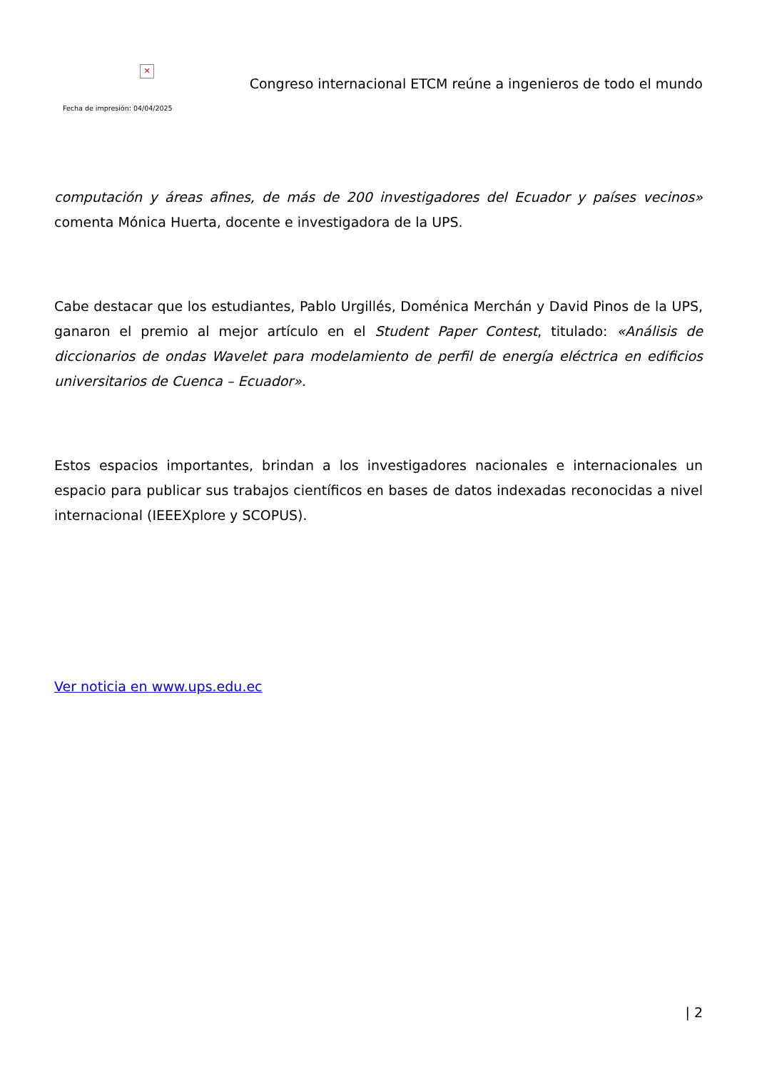✕
Fecha de impresión: 04/04/2025
Congreso internacional ETCM reúne a ingenieros de todo el mundo
computación y áreas afines, de más de 200 investigadores del Ecuador y países vecinos» comenta Mónica Huerta, docente e investigadora de la UPS.
Cabe destacar que los estudiantes, Pablo Urgillés, Doménica Merchán y David Pinos de la UPS, ganaron el premio al mejor artículo en el Student Paper Contest, titulado: «Análisis de diccionarios de ondas Wavelet para modelamiento de perfil de energía eléctrica en edificios universitarios de Cuenca – Ecuador».
Estos espacios importantes, brindan a los investigadores nacionales e internacionales un espacio para publicar sus trabajos científicos en bases de datos indexadas reconocidas a nivel internacional (IEEEXplore y SCOPUS).
Ver noticia en www.ups.edu.ec
| 2